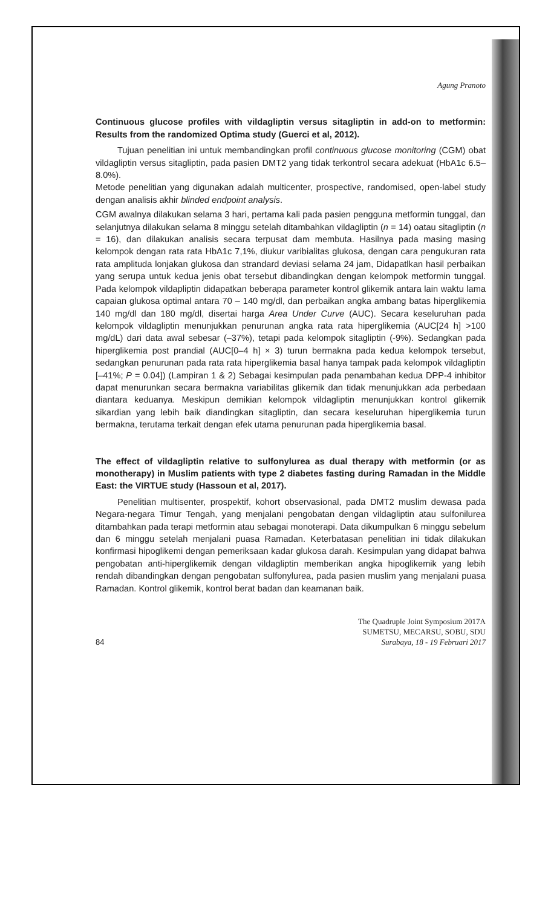Agung Pranoto
Continuous glucose profiles with vildagliptin versus sitagliptin in add-on to metformin: Results from the randomized Optima study (Guerci et al, 2012).
Tujuan penelitian ini untuk membandingkan profil continuous glucose monitoring (CGM) obat vildagliptin versus sitagliptin, pada pasien DMT2 yang tidak terkontrol secara adekuat (HbA1c 6.5–8.0%).
Metode penelitian yang digunakan adalah multicenter, prospective, randomised, open-label study dengan analisis akhir blinded endpoint analysis.
CGM awalnya dilakukan selama 3 hari, pertama kali pada pasien pengguna metformin tunggal, dan selanjutnya dilakukan selama 8 minggu setelah ditambahkan vildagliptin (n = 14) oatau sitagliptin (n = 16), dan dilakukan analisis secara terpusat dam membuta. Hasilnya pada masing masing kelompok dengan rata rata HbA1c 7,1%, diukur varibialitas glukosa, dengan cara pengukuran rata rata amplituda lonjakan glukosa dan strandard deviasi selama 24 jam, Didapatlkan hasil perbaikan yang serupa untuk kedua jenis obat tersebut dibandingkan dengan kelompok metformin tunggal. Pada kelompok vildapliptin didapatkan beberapa parameter kontrol glikemik antara lain waktu lama capaian glukosa optimal antara 70 – 140 mg/dl, dan perbaikan angka ambang batas hiperglikemia 140 mg/dl dan 180 mg/dl, disertai harga Area Under Curve (AUC). Secara keseluruhan pada kelompok vildagliptin menunjukkan penurunan angka rata rata hiperglikemia (AUC[24 h] >100 mg/dL) dari data awal sebesar (–37%), tetapi pada kelompok sitagliptin (-9%). Sedangkan pada hiperglikemia post prandial (AUC[0–4 h] × 3) turun bermakna pada kedua kelompok tersebut, sedangkan penurunan pada rata rata hiperglikemia basal hanya tampak pada kelompok vildagliptin [–41%; P = 0.04]) (Lampiran 1 & 2) Sebagai kesimpulan pada penambahan kedua DPP-4 inhibitor dapat menurunkan secara bermakna variabilitas glikemik dan tidak menunjukkan ada perbedaan diantara keduanya. Meskipun demikian kelompok vildagliptin menunjukkan kontrol glikemik sikardian yang lebih baik diandingkan sitagliptin, dan secara keseluruhan hiperglikemia turun bermakna, terutama terkait dengan efek utama penurunan pada hiperglikemia basal.
The effect of vildagliptin relative to sulfonylurea as dual therapy with metformin (or as monotherapy) in Muslim patients with type 2 diabetes fasting during Ramadan in the Middle East: the VIRTUE study (Hassoun et al, 2017).
Penelitian multisenter, prospektif, kohort observasional, pada DMT2 muslim dewasa pada Negara-negara Timur Tengah, yang menjalani pengobatan dengan vildagliptin atau sulfonilurea ditambahkan pada terapi metformin atau sebagai monoterapi. Data dikumpulkan 6 minggu sebelum dan 6 minggu setelah menjalani puasa Ramadan. Keterbatasan penelitian ini tidak dilakukan konfirmasi hipoglikemi dengan pemeriksaan kadar glukosa darah. Kesimpulan yang didapat bahwa pengobatan anti-hiperglikemik dengan vildagliptin memberikan angka hipoglikemik yang lebih rendah dibandingkan dengan pengobatan sulfonylurea, pada pasien muslim yang menjalani puasa Ramadan. Kontrol glikemik, kontrol berat badan dan keamanan baik.
84
The Quadruple Joint Symposium 2017A
SUMETSU, MECARSU, SOBU, SDU
Surabaya, 18 - 19 Februari 2017